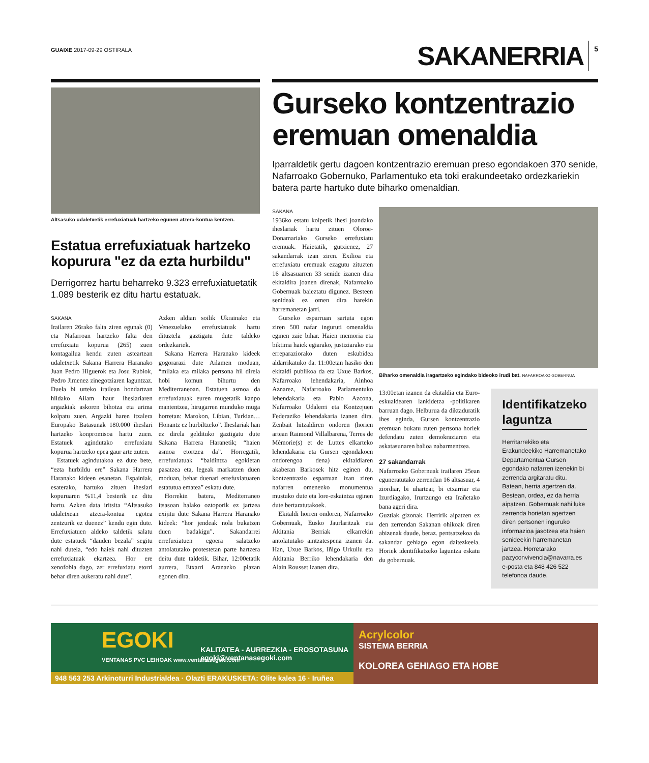GUAIXE 2017-09-29 OSTIRALA
SAKANERRIA 5
Altsasuko udaletxetik errefuxiatuak hartzeko egunen atzera-kontua kentzen.
Estatua errefuxiatuak hartzeko kopurura "ez da ezta hurbildu"
Derrigorrez hartu beharreko 9.323 errefuxiatuetatik 1.089 besterik ez ditu hartu estatuak.
SAKANA
Irailaren 26rako falta ziren egunak (0) eta Nafarroan hartzeko falta den errefuxiatu kopurua (265) zuen kontagailua kendu zuten asteartean udaletxetik Sakana Harrera Haranako Juan Pedro Higuerok eta Josu Rubiok, Pedro Jimenez zinegotziaren laguntzaz. Duela bi urteko irailean hondartzan hildako Ailam haur iheslariaren argazkiak askoren bihotza eta arima kolpatu zuen. Argazki haren itzalera Europako Batasunak 180.000 iheslari hartzeko konpromisoa hartu zuen. Estatuek agindutako errefuxiatu kopurua hartzeko epea gaur arte zuten.
Estatuek agindutakoa ez dute bete, “ezta hurbildu ere” Sakana Harrera Haranako kideen esanetan. Espainiak, esaterako, hartuko zituen iheslari kopuruaren %11,4 besterik ez ditu hartu. Azken data iritsita “Altsasuko udaletxean atzera-kontua egotea zentzurik ez duenez” kendu egin dute. Errefuxiatuen aldeko taldetik salatu dute estatuek “dauden bezala” segitu nahi dutela, “edo haiek nahi dituzten errefuxiatuak ekartzea. Hor ere xenofobia dago, zer errefuxiatu etorri behar diren aukeratu nahi dute”.
Azken aldian soilik Ukrainako eta Venezuelako errefuxiatuak hartu dituztela gaztigatu dute taldeko ordezkariek.
Sakana Harrera Haranako kideek gogorarazi dute Ailamen moduan, “milaka eta milaka pertsona hil direla hobi komun bihurtu den Mediterraneoan. Estatuen asmoa da errefuxiatuak euren mugetatik kanpo mantentzea, hirugarren munduko muga horretan: Marokon, Libian, Turkian… Honantz ez hurbiltzeko”. Iheslariak han ez direla gelditu­ko gaztigatu dute Sakana Harrera Haranetik; “haien asmoa etortzea da”. Horregatik, errefuxiatuak “baldintza egokietan pasatzea eta, legeak markatzen duen moduan, behar duenari errefuxiatuaren estatutua ematea” eskatu dute.
Horrekin batera, Mediterraneo itsasoan halako oztoporik ez jartzea exijitu dute Sakana Harrera Haranako kideek: “hor jendeak nola bukatzen duen badakigu”. Sakandarrei errefuxiatuen egoera salatzeko antolatutako protestetan parte hartzera deitu dute taldetik. Bihar, 12:00etatik aurrera, Etxarri Aranazko plazan egonen dira.
Gurseko kontzentrazio eremuan omenaldia
Iparraldetik gertu dagoen kontzentrazio eremuan preso egondakoen 370 senide, Nafarroako Gobernuko, Parlamentuko eta toki erakundeetako ordezkariekin batera parte hartuko dute biharko omenaldian.
SAKANA
1936ko estatu kolpetik ihesi joandako iheslariak hartu zituen Oloroe-Donamariako Gurseko errefuxiatu eremuak. Haietatik, gutxienez, 27 sakandarrak izan ziren. Exilioa eta errefuxiatu eremuak ezagutu zituzten 16 altsasuarren 33 senide izanen dira ekitaldira joanen direnak, Nafarroako Gobernuak baieztatu digunez. Besteen senideak ez omen dira harekin harremanetan jarri.
Gurseko esparruan sartuta egon ziren 500 nafar inguruti omenaldia eginen zaie bihar. Haien memoria eta biktima haiek egiarako, justiziarako eta erreparaziorako duten eskubidea aldarrikatuko da. 11:00etan hasiko den ekitaldi publikoa da eta Uxue Barkos, Nafarroako lehendakaria, Ainhoa Aznarez, Nafarroako Parlamentuko lehendakaria eta Pablo Azcona, Nafarroako Udalerri eta Kontzejuen Federaziko lehendakaria izanen dira. Zenbait hitzaldiren ondoren (horien artean Raimond Villalbarena, Terres de Mèmorie(s) et de Luttes elkarteko lehendakaria eta Gursen egondakoen ondorengoa dena) ekitaldiaren akaberan Barkosek hitz eginen du, kontzentrazio esparruan izan ziren nafarren omenezko monumentua mustuko dute eta lore-eskaintza eginen dute bertaratutakoek.
Ekitaldi horren ondoren, Nafarroako Gobernuak, Eusko Jaurlaritzak eta Akitania Berriak elkarrekin antolatutako aintzatespena izanen da. Han, Uxue Barkos, Iñigo Urkullu eta Akitania Berriko lehendakaria den Alain Rousset izanen dira.
Biharko omenaldia iragartzeko egindako bideoko irudi bat. NAFARROAKO GOBERNUA
13:00etan izanen da ekitaldia eta Euro-eskualdearen lankidetza -politikaren barruan dago. Helburua da diktaduratik ihes eginda, Gursen kontzentrazio eremuan bukatu zuten pertsona horiek defendatu zuten demokraziaren eta askatasunaren balioa nabarmentzea.
27 sakandarrak
Nafarroako Gobernuak irailaren 25ean eguneratutako zerrendan 16 altsasuar, 4 ziordiar, bi uhartear, bi etxarriar eta Izurdiagako, Irurtzungo eta Irañetako bana ageri dira.
Guztiak gizonak. Herririk aipatzen ez den zerrendan Sakanan ohikoak diren abizenak daude, beraz. pentsatzekoa da sakandar gehiago egon daitezkeela. Horiek identifikatzeko laguntza eskatu du gobernuak.
Identifikatzeko laguntza
Herritarrekiko eta Erakundeekiko Harremanetako Departamentua Gursen egondako nafarren izenekin bi zerrenda argitaratu ditu. Batean, herria agertzen da. Bestean, ordea, ez da herria aipatzen. Gobernuak nahi luke zerrenda horietan agertzen diren pertsonen inguruko informazioa jasotzea eta haien senideekin harremanetan jartzea. Horretarako pazyconvivencia@navarra.es e-posta eta 848 426 522 telefonoa daude.
EGOKI
VENTANAS PVC LEIHOAK www.ventanasegoki.com
KALITATEA - AURREZKIA - EROSOTASUNA
egoki@ventanasegoki.com
948 563 253 Arkinoturri Industrialdea · Olazti ERAKUSKETA: Olite kalea 16 · Iruñea
Acrylcolor
SISTEMA BERRIA
KOLOREA GEHIAGO ETA HOBE